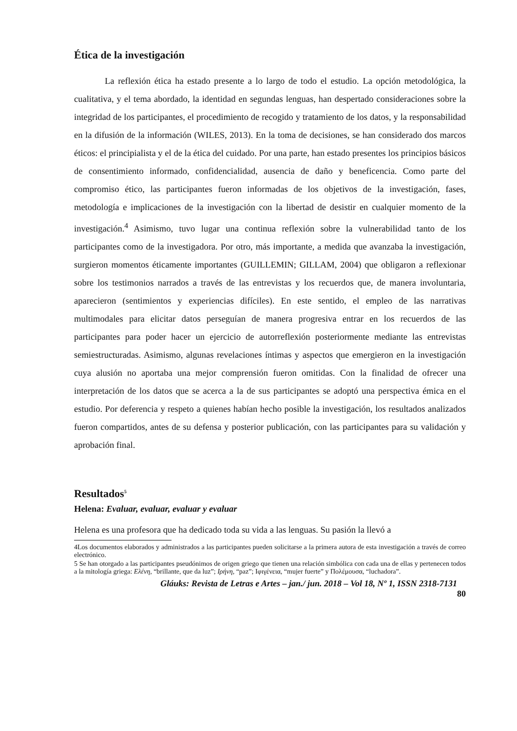Ética de la investigación
La reflexión ética ha estado presente a lo largo de todo el estudio. La opción metodológica, la cualitativa, y el tema abordado, la identidad en segundas lenguas, han despertado consideraciones sobre la integridad de los participantes, el procedimiento de recogido y tratamiento de los datos, y la responsabilidad en la difusión de la información (WILES, 2013). En la toma de decisiones, se han considerado dos marcos éticos: el principialista y el de la ética del cuidado. Por una parte, han estado presentes los principios básicos de consentimiento informado, confidencialidad, ausencia de daño y beneficencia. Como parte del compromiso ético, las participantes fueron informadas de los objetivos de la investigación, fases, metodología e implicaciones de la investigación con la libertad de desistir en cualquier momento de la investigación.<sup>4</sup> Asimismo, tuvo lugar una continua reflexión sobre la vulnerabilidad tanto de los participantes como de la investigadora. Por otro, más importante, a medida que avanzaba la investigación, surgieron momentos éticamente importantes (GUILLEMIN; GILLAM, 2004) que obligaron a reflexionar sobre los testimonios narrados a través de las entrevistas y los recuerdos que, de manera involuntaria, aparecieron (sentimientos y experiencias difíciles). En este sentido, el empleo de las narrativas multimodales para elicitar datos perseguían de manera progresiva entrar en los recuerdos de las participantes para poder hacer un ejercicio de autorreflexión posteriormente mediante las entrevistas semiestructuradas. Asimismo, algunas revelaciones íntimas y aspectos que emergieron en la investigación cuya alusión no aportaba una mejor comprensión fueron omitidas. Con la finalidad de ofrecer una interpretación de los datos que se acerca a la de sus participantes se adoptó una perspectiva émica en el estudio. Por deferencia y respeto a quienes habían hecho posible la investigación, los resultados analizados fueron compartidos, antes de su defensa y posterior publicación, con las participantes para su validación y aprobación final.
Resultados<sup>5</sup>
Helena: Evaluar, evaluar, evaluar y evaluar
Helena es una profesora que ha dedicado toda su vida a las lenguas. Su pasión la llevó a
4Los documentos elaborados y administrados a las participantes pueden solicitarse a la primera autora de esta investigación a través de correo electrónico.
5 Se han otorgado a las participantes pseudónimos de origen griego que tienen una relación simbólica con cada una de ellas y pertenecen todos a la mitología griega: Ελένη, “brillante, que da luz”; Ιρήνη, “paz”; Ιφιγένεια, “mujer fuerte” y Πολέμουσα, “luchadora”.
Gláuks: Revista de Letras e Artes – jan./ jun. 2018 – Vol 18, Nº 1, ISSN 2318-7131
80